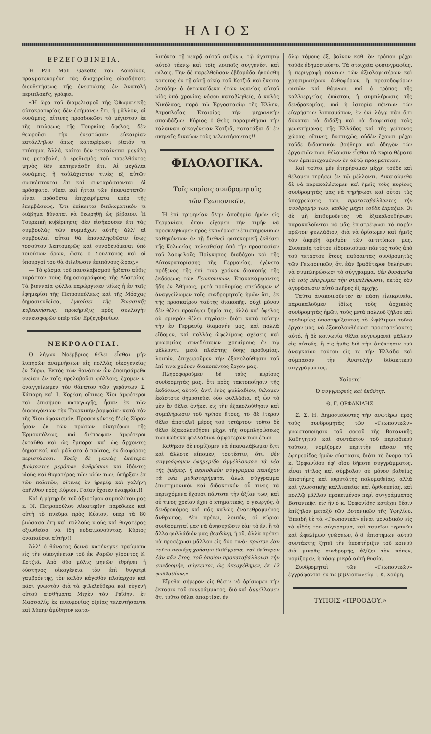ΗΛΙΟΣ
ΕΡΖΕΓΟΒΙΝΕΙΑ.
Ἡ Pall Mall Gazette τοῦ Λονδίνου, πραγματευομένη τὰς δυσχερείας οἱασδήποτε διευθετήσεως τῆς ἐνεστώσης ἐν Ἀνατολῇ περιπλοκῆς, γράφει.
«Ἡ ὥρα τοῦ διαμελισμοῦ τῆς Ὀθωμανικῆς αὐτοκρατορίας δὲν ἐσήμανεν ἔτι, ἢ μᾶλλον, αἱ δυνάμεις, αἵτινες προσδοκῶσι τὸ μέγιστον ἐκ τῆς πτώσεως τῆς Τουρκίας ὄφελος, δὲν θεωροῦσι τὴν ἐνεστῶσαν εὐκαιρίαν κατάλληλον ὅπως καταφέρωσι βίαιόν τι κτύπημα. Ἀλλά, καίτοι δὲν τεκταίνεται μεγάλη τις μεταβολή, ὁ ἐρεθισμὸς τοῦ παρελθόντος μηνὸς δὲν κατηυνάσθη ἔτι. Αἱ μεγάλαι δυνάμεις, ἢ τοὐλάχιστον τινὲς ἐξ αὐτῶν συσκέπτονται ἔτι καὶ συνταράσσονται. Αἱ πρόσφατοι νῖκαι καὶ ἧτται τῶν ἐπαναστατῶν εἶναι πρόσθετα ἐπιχειρήματα ὑπὲρ τῆς ἐπεμβάσεως. Ὅτι ἐπίκειται διπλωματικόν τι διάβημα δύναται νὰ θεωρηθῇ ὡς βέβαιον. Ἡ Τουρκικὴ κυβέρνησις δὲν εἰσήκουσεν ἔτι τὰς συμβουλὰς τῶν συμμάχων αὐτῆς· ἀλλ' αἱ συμβουλαὶ αὗται θὰ ἐπαναληφθῶσιν ἴσως τοσοῦτον λεπτομερῶς καὶ συνοδευόμεναι ὑπὸ τοιούτων ὅρων, ὥστε ὁ Σουλτάνος καὶ οἱ ὑπουργοί του θὰ διέλθωσιν ἐπιπόνους ὥρας.»
— Τὸ φάσμα τοῦ πανσλαβισμοῦ ἤρξατο αὖθις ταράττον τοὺς δημοσιογράφους τῆς Αὐστρίας. Τὰ βιενναῖα φύλλα παρώργισεν ἰδίως ἡ ἐν ταῖς ἐφημερίσι τῆς Πετρουπόλεως καὶ τῆς Μόσχας δημοσιευθεῖσα, ἐγκρίσει τῆς Ῥωσσικῆς κυβερνήσεως, προκήρυξις πρὸς συλλογὴν συνεισφορῶν ὑπὲρ τῶν Ἐρζεγοβινίων.
ΝΕΚΡΟΛΟΓΙΑΙ.
Ὁ λήγων Νοέμβριος θέλει εἶσθαι μὴν λυπηρῶν ἀναμνήσεων εἰς πολλὰς οἰκογενείας ἐν Σύρῳ. Ἐκτὸς τῶν θανάτων ὧν ἐποιησάμεθα μνείαν ἐν τοῖς προλαβοῦσι φύλλοις, ἔχομεν ν' ἀναγγείλωμεν τὸν θάνατον τῶν γερόντων Σ. Κάπαρη καὶ Ι. Κορέση οἵτινες Χῖοι ἀμφότεροι καὶ ἐπισήμου καταγωγῆς, ἦσαν ἐκ τῶν διαφυγόντων τὴν Τουρκικὴν ῥομφαίαν κατὰ τὸν τῆς Χίου ἀφανισμόν. Προσφυγόντες δ' εἰς Σῦρον ἦσαν ἐκ τῶν πρώτων οἰκητόρων τῆς Ἑρμουπόλεως, καὶ διέπρεψαν ἀμφότεροι ἐνταῦθα καὶ ὡς ἔμποροι καὶ ὡς ἄρχοντες δημοτικοί, καὶ μάλιστα ὁ πρῶτος, ἐν διαφόροις περιστάσεσι. Τρεῖς δὲ γενεὰς ἑκάτεροι βιώσαντες μερόπων ἀνθρώπων καὶ ἰδόντες υἱοὺς καὶ θυγατέρας τῶν υἱῶν των, ὑπῆρξαν ἐκ τῶν πολιτῶν, οἵτινες ἐν ἠρεμίᾳ καὶ γαλήνῃ ἀπῆλθον πρὸς Κύριον. Γαῖαν ἔχοιεν ἐλαφράν.!!
Καὶ ἡ μήτηρ δὲ τοῦ ἀξιοτίμου συμπολίτου μας κ. Ν. Πετροπούλου Αἰκατερίνη παρέδωκε καὶ αὐτὴ τὸ πνεῦμα πρὸς Κύριον, ὑπὲρ τὰ 80 βιώσασα ἔτη καὶ πολλοὺς υἱοὺς καὶ θυγατέρας ἀξιωθεῖσα νὰ ἴδῃ εὐδαιμονοῦντας. Κύριος ἀναπαύσαι αὐτήν!!
Ἀλλ' ὁ θάνατος δεινὰ κατήνεγκε τραύματα εἰς τὴν οἰκογένειαν τοῦ ἐκ Ψαρῶν γέροντος Κ. Κοτζιᾶ. Ἀπὸ δύο μόλις μηνῶν ἐθρήνει ἡ δύστηνος οἰκογένεια τὸν ἐπὶ θυγατρὶ γαμβρόντης, τὸν καλὸν κἀγαθὸν πλοίαρχον καὶ πᾶσι γνωστὸν διὰ τὰ φιλελεύθερα καὶ εὐγενῆ αὐτοῦ αἰσθήματα Μιχὲν τὸν Ῥοΐδην, ἐν Μασσαλίᾳ ἐκ πνευμονίας ὀξείας τελευτήσαντα καὶ λύπην ἀμύθητον κατα-
λιπόντα τῇ νεαρᾷ αὐτοῦ συζύγῳ, τῷ ἀγαπητῷ αὐτοῦ τέκνῳ καὶ τοῖς λοιποῖς συγγενέσι καὶ φίλοις. Τὴν δὲ παρελθοῦσαν ἑβδομάδα ἠκούσθη κοπετὸς ἐν τῇ αὐτῇ οἰκίᾳ τοῦ Κοτζιᾶ καὶ ἔκειτο ἐκτάδην ὁ ὀκτωκαίδεκα ἐτῶν νεανίας αὐτοῦ υἱὸς ὑπὸ χρονίας νόσου καταβληθείς, ὁ καλὸς Νικόλαος, παρὰ τῷ Ἐργοστασίῳ τῆς Ἑλλην. Ἀτμοπλοΐας Ἑταιρίας τὴν μηχανικὴν σπουδάζων. Κύριος ὁ Θεὸς παραμυθήσαι τὴν τάλαιναν οἰκογένειαν Κοτζιᾶ, κατατάξαι δ' ἐν σκηναῖς δικαίων τοὺς τελευτήσαντας!!
ΦΙΛΟΛΟΓΙΚΑ.
—
Τοῖς κυρίοις συνδρομηταῖς
τῶν Γεωπονικῶν.
Ἡ ἐπὶ τριμηνίαν ὅλην ἀποδημία ἡμῶν εἰς Γερμανίαν, ὅπου εἴχομεν τὴν τιμὴν νὰ προσκληθῶμεν πρὸς ἐκπλήρωσιν ἐπιστημονικῶν καθηκόντων ἐν τῇ διεθνεῖ φυτοκομικῇ ἐκθέσει τῆς Κολωνίας, τελεσθείσῃ ὑπὸ τὴν προστασίαν τοῦ λαοφιλοῦς Πρίγκηπος διαδόχου καὶ τῆς Αὐτοκρατορίσσης τῆς Γερμανίας, ἐγένετο πρόξενος τῆς ἐπί τινα χρόνον διακοπῆς τῆς ἐκδόσεως τῶν Γεωπονικῶν. Ἐπανακάμψαντες ἤδη ἐν Ἀθήναις, μετὰ προθυμίας σπεύδομεν ν' ἀναγγείλωμεν τοῖς συνδρομηταῖς ἡμῶν ὅτι, ἐκ τῆς προσκαίρου ταύτης διακοπῆς, οὐχὶ μόνον δὲν θέλει προκύψει ζημία τις, ἀλλὰ καὶ ὄφελος οὐ σμικρὸν θέλει πηγάσει· διότι κατὰ ταύτην τὴν ἐν Γερμανίᾳ διαμονήν μας, καὶ πολλὰ εἴδομεν, καὶ πολλὰς ὠφελίμους σχέσεις καὶ γνωριμίας συνεδέσαμεν, χρησίμους ἐν τῷ μέλλοντι. μετὰ πλείστης ὅσης προθυμίας, λοιπόν, ἐπιχειροῦμεν τὴν ἐξακολούθησιν τοῦ ἐπί τινα χρόνον διακοπέντος ἔργου μας.
Πληροφοροῦμεν δὲ τοὺς κυρίους συνδρομητάς μας, ὅτι πρὸς τακτοποίησιν τῆς ἐκδόσεως αὐτοῦ, ἀντὶ ἑνὸς φυλλαδίου, θέλομεν ἑκάστοτε δημοσιεύει δύο φυλλάδια, ἐξ ὧν τὸ μὲν ἓν θέλει ἀνήκει εἰς τὴν ἐξακολούθησιν καὶ συμπλήρωσιν τοῦ τρίτου ἔτους, τὸ δὲ ἕτερον θέλει ἀποτελεῖ μέρος τοῦ τετάρτου· τοῦτο δὲ θέλει ἐξακολουθήσει μέχρι τῆς συμπληρώσεως τῶν δώδεκα φυλλαδίων ἀμφοτέρων τῶν ἐτῶν.
Καθῆκον δὲ νομίζομεν νὰ ἐπαναλάβωμεν ὅ,τι καὶ ἄλλοτε εἴπομεν, τουτέστιν, ὅτι, δὲν συγγράφομεν ἐφημερίδα ἀγγέλλουσαν τὰ νέα τῆς ἡμέρας, ἢ περιοδικὸν σύγγραμμα περιέχον τὰ νέα μυθιστορήματα, ἀλλὰ σύγγραμμα ἐπιστημονικὸν καὶ διδακτικόν, οὗ τινος τὰ περιεχόμενα ἔχουσι πάντοτε τὴν ἀξίαν των, καὶ οὗ τινος χρείαν ἔχει ὁ κτηματικός, ὁ γεωργός, ὁ δενδροκόμος καὶ πᾶς καλῶς ἀνατεθραμμένος ἄνθρωπος. Δὲν πρέπει, λοιπόν, οἱ κύριοι συνδρομηταί μας νὰ ἀνησυχῶσιν ἐὰν τὸ ἕν, ἢ τὸ ἄλλο φυλλάδιόν μας βραδύνῃ, ἢ οὔ, ἀλλὰ πρέπει νὰ προσέχωσι μᾶλλον εἰς δύο τινά· πρῶτον ἐὰν τοῦτο περιέχῃ χρήσιμα διδάγματα, καὶ δεύτερον ἐὰν πᾶν ἔτος, τοῦ ὁποίου προκαταβάλλουσι τὴν συνδρομήν, σύγκειται, ὡς ὑπεσχέθημεν, ἐκ 12 φυλλαδίων.»
Εἴμεθα σήμερον εἰς θέσιν νὰ ὁρίσωμεν τὴν ἔκτασιν τοῦ συγγράμματος, διὸ καὶ ἀγγέλλομεν ὅτι τοῦτο θέλει ἀπαρτίσει ἐν
ὅλῳ τόμους ἕξ, βαῖνον καθ' ὃν τρόπον μέχρι τοῦδε ἐδημοσιεύετο. Τὰ στοιχεῖα φυσιογραφίας, ἡ περιγραφὴ πάντων τῶν ἀξιολογωτέρων καὶ χρησιμωτέρων ἀνθοφόρων, ἢ προσοδοφόρων φυτῶν καὶ θάμνων, καὶ ὁ τρόπος τῆς καλλιεργείας ἑκάστου, ἡ συμπλήρωσις τῆς δενδροκομίας, καὶ ἡ ἱστορία πάντων τῶν εὐχρήστων λιπασμάτων, ἐν ἑνὶ λόγῳ πᾶν ὅ,τι δύναται νὰ διδάξῃ καὶ νὰ διαφωτίσῃ τοὺς γεωκτήμονας τῆς Ἑλλάδος καὶ τῆς γείτονος χώρας, οἵτινες, δυστυχῶς, οὐδὲν ἔχουσι μέχρι τοῦδε διδακτικὸν βοήθημα καὶ ὁδηγὸν τῶν ἐργασιῶν των, θέλουσιν εἶσθαι τὰ κύρια θέματα τῶν ἐμπεριεχομένων ἐν αὐτῷ πραγματειῶν.
Καὶ ταῦτα μὲν ἐτηρήσαμεν μέχρι τοῦδε καὶ θέλομεν τηρήσει ἐν τῷ μέλλοντι. Δικαιούμεθα δὲ νὰ παρακαλέσωμεν καὶ ἡμεῖς τοὺς κυρίους συνδρομητάς μας νὰ τηρήσωσι καὶ οὗτοι τὰς ὑποχρεώσεις των, προκαταβάλλοντες τὴν συνδρομήν των, καθὼς μέχρι τοῦδε ἔπραξαν. Οἱ δὲ μὴ ἐπιθυμοῦντες νὰ ἐξακολουθήσωσι παρακαλοῦνται νὰ μᾶς ἐπιστρέψωσι τὸ παρὸν πρῶτον φυλλάδιον, διὰ νὰ ὁρίσωμεν καὶ ἡμεῖς τὸν ἀκριβῆ ἀριθμὸν τῶν ἀντιτύπων μας. Συνεπείᾳ τούτου εἰδοποιοῦμεν πάντας τοὺς ἀπὸ τοῦ τετάρτου ἔτους παύσαντας συνδρομητὰς τῶν Γεωπονικῶν, ὅτι ἐὰν βραδύτερον θελήσωσι νὰ συμπληρώσωσι τὸ σύγγραμμα, δὲν δυνάμεθα νὰ τοῖς πέμψωμεν τὴν συμπλήρωσιν, ἐκτὸς ἐὰν ἀγοράσωσιν αὐτὸ πλῆρες ἐξ ἀρχῆς.
Ταῦτα ἀνακοινοῦντες ἐν πάσῃ εἰλικρινείᾳ, παρακαλοῦμεν ἰδίως τοὺς ἀρχικοὺς συνδρομητὰς ἡμῶν, τοὺς μετὰ πολλοῦ ζήλου καὶ προθυμίας ὑποστηρίξαντας τὸ ὠφέλιμον τοῦτο ἔργον μας, νὰ ἐξακολουθήσωσι προστατεύοντες αὐτό, ἡ δὲ κοινωνία θέλει εὐγνωμονεῖ μᾶλλον εἰς αὐτούς, ἢ εἰς ἡμᾶς διὰ τὴν ἀπόκτησιν τοῦ ἀναγκαίου τούτου εἴς τε τὴν Ἑλλάδα καὶ σύμπασαν τὴν Ἀνατολὴν διδακτικοῦ συγγράμματος.
Χαίρετε!
Ὁ συγγραφεὺς καὶ ἐκδότης.
Θ. Γ. ΟΡΦΑΝΙΔΗΣ.
Σ. Σ. Η. Δημοσιεύοντες τὴν ἀνωτέρω πρὸς τοὺς συνδρομητὰς τῶν «Γεωπονικῶν» γνωστοποίησιν τοῦ σοφοῦ τῆς Βοτανικῆς Καθηγητοῦ καὶ συντάκτου τοῦ περιοδικοῦ τούτου, νομίζομεν περιττὴν πᾶσαν τῆς ἐφημερίδος ἡμῶν σύστασιν, διότι τὸ ὄνομα τοῦ κ. Ὀρφανίδου ἐφ' οἵου δήποτε συγγράμματος, εἶναι τίτλος καὶ σύμβολον οὐ μόνον βαθείας ἐπιστήμης καὶ εὐρυτάτης πολυμαθείας, ἀλλὰ καὶ γλωσσικῆς καλλιεπείας καὶ ὀρθοεπείας, καὶ πολλῷ μᾶλλον προκειμένου περὶ συγγράμματος Βοτανικῆς, εἰς ἣν ὁ κ. Ὀρφανίδης κατέχει θέσιν ἐπίζηλον μεταξὺ τῶν Βοτανικῶν τῆς Ὑφηλίου. Ἐπειδὴ δὲ τὰ «Γεωπονικὰ» εἶναι μοναδικὸν εἰς τὸ εἶδός του σύγγραμμα, καὶ ταμεῖον τερπνῶν καὶ ὠφελίμων γνώσεων, ὁ δ' ἐπιστήμων αὐτοῦ συντάκτης ζητεῖ τὴν ὑποστήριξιν τοῦ κοινοῦ διὰ μικρᾶς συνδρομῆς, ἀξίζει τὸν κόπον, νομίζομεν, ἡ τόσῳ μικρὰ αὐτὴ θυσία.
Συνδρομηταὶ τῶν «Γεωπονικῶν» ἐγγράφονται ἐν τῷ βιβλιοπωλείῳ Ι. Κ. Χούμη.
ΤΥΠΟΙΣ «ΠΡΟΟΔΟΥ.»